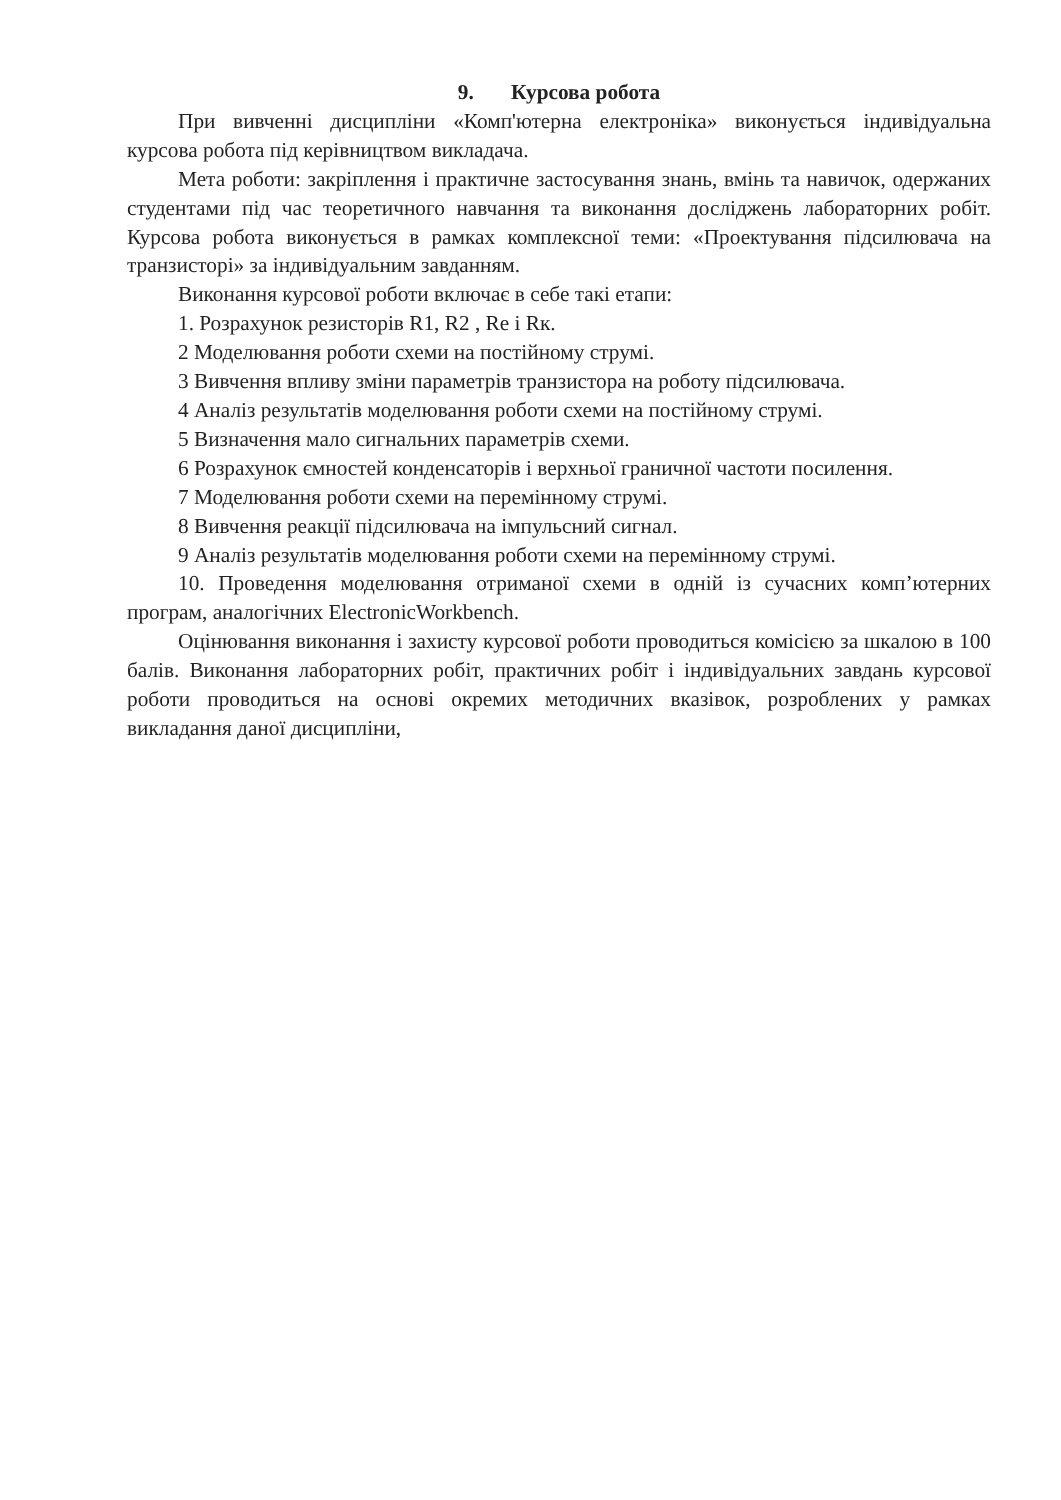9. Курсова робота
При вивченні дисципліни «Комп'ютерна електроніка» виконується індивідуальна курсова робота під керівництвом викладача.
Мета роботи: закріплення і практичне застосування знань, вмінь та навичок, одержаних студентами під час теоретичного навчання та виконання досліджень лабораторних робіт. Курсова робота виконується в рамках комплексної теми: «Проектування підсилювача на транзисторі» за індивідуальним завданням.
Виконання курсової роботи включає в себе такі етапи:
1. Розрахунок резисторів R1, R2 , Re і Rк.
2 Моделювання роботи схеми на постійному струмі.
3 Вивчення впливу зміни параметрів транзистора на роботу підсилювача.
4 Аналіз результатів моделювання роботи схеми на постійному струмі.
5 Визначення мало сигнальних параметрів схеми.
6 Розрахунок ємностей конденсаторів і верхньої граничної частоти посилення.
7 Моделювання роботи схеми на перемінному струмі.
8 Вивчення реакції підсилювача на імпульсний сигнал.
9 Аналіз результатів моделювання роботи схеми на перемінному струмі.
10. Проведення моделювання отриманої схеми в одній із сучасних комп’ютерних програм, аналогічних ElectronicWorkbench.
Оцінювання виконання і захисту курсової роботи проводиться комісією за шкалою в 100 балів. Виконання лабораторних робіт, практичних робіт і індивідуальних завдань курсової роботи проводиться на основі окремих методичних вказівок, розроблених у рамках викладання даної дисципліни,